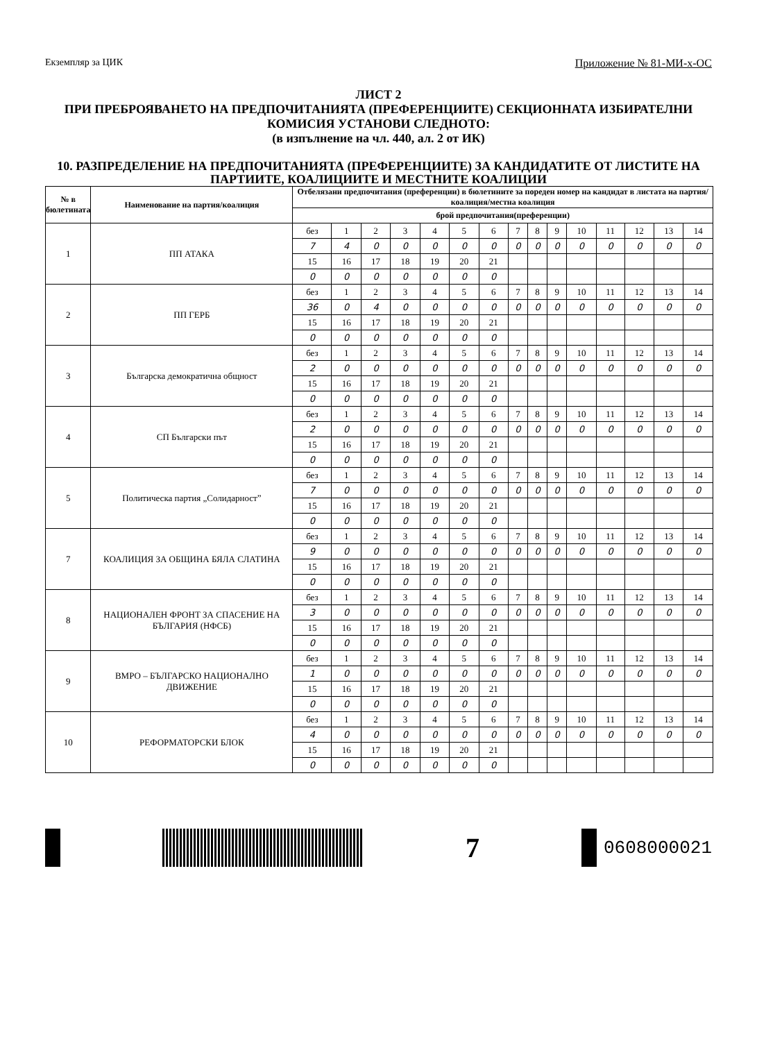Екземпляр за ЦИК Приложение № 81-МИ-х-ОС
ЛИСТ 2
ПРИ ПРЕБРОЯВАНЕТО НА ПРЕДПОЧИТАНИЯТА (ПРЕФЕРЕНЦИИТЕ) СЕКЦИОННАТА ИЗБИРАТЕЛНИ КОМИСИЯ УСТАНОВИ СЛЕДНОТО:
(в изпълнение на чл. 440, ал. 2 от ИК)
10. РАЗПРЕДЕЛЕНИЕ НА ПРЕДПОЧИТАНИЯТА (ПРЕФЕРЕНЦИИТЕ) ЗА КАНДИДАТИТЕ ОТ ЛИСТИТЕ НА ПАРТИИТЕ, КОАЛИЦИИТЕ И МЕСТНИТЕ КОАЛИЦИИ
| № в бюлетината | Наименование на партия/коалиция | Отбелязани предпочитания (преференции) в бюлетините за пореден номер на кандидат в листата на партия/коалиция/местна коалиция | | | | | | | | | | | | | | |
| --- | --- | --- | --- | --- | --- | --- | --- | --- | --- | --- | --- | --- | --- | --- | --- | --- |
| | | брой предпочитания(преференции) | | | | | | | | | | | | | | |
| 1 | ПП АТАКА | без | 1 | 2 | 3 | 4 | 5 | 6 | 7 | 8 | 9 | 10 | 11 | 12 | 13 | 14 |
| | | 7 | 4 | 0 | 0 | 0 | 0 | 0 | 0 | 0 | 0 | 0 | 0 | 0 | 0 | 0 |
| | | 15 | 16 | 17 | 18 | 19 | 20 | 21 | | | | | | | | |
| | | 0 | 0 | 0 | 0 | 0 | 0 | 0 | | | | | | | | |
| 2 | ПП ГЕРБ | без | 1 | 2 | 3 | 4 | 5 | 6 | 7 | 8 | 9 | 10 | 11 | 12 | 13 | 14 |
| | | 36 | 0 | 4 | 0 | 0 | 0 | 0 | 0 | 0 | 0 | 0 | 0 | 0 | 0 | 0 |
| | | 15 | 16 | 17 | 18 | 19 | 20 | 21 | | | | | | | | |
| | | 0 | 0 | 0 | 0 | 0 | 0 | 0 | | | | | | | | |
| 3 | Българска демократична общност | без | 1 | 2 | 3 | 4 | 5 | 6 | 7 | 8 | 9 | 10 | 11 | 12 | 13 | 14 |
| | | 2 | 0 | 0 | 0 | 0 | 0 | 0 | 0 | 0 | 0 | 0 | 0 | 0 | 0 | 0 |
| | | 15 | 16 | 17 | 18 | 19 | 20 | 21 | | | | | | | | |
| | | 0 | 0 | 0 | 0 | 0 | 0 | 0 | | | | | | | | |
| 4 | СП Български път | без | 1 | 2 | 3 | 4 | 5 | 6 | 7 | 8 | 9 | 10 | 11 | 12 | 13 | 14 |
| | | 2 | 0 | 0 | 0 | 0 | 0 | 0 | 0 | 0 | 0 | 0 | 0 | 0 | 0 | 0 |
| | | 15 | 16 | 17 | 18 | 19 | 20 | 21 | | | | | | | | |
| | | 0 | 0 | 0 | 0 | 0 | 0 | 0 | | | | | | | | |
| 5 | Политическа партия „Солидарност” | без | 1 | 2 | 3 | 4 | 5 | 6 | 7 | 8 | 9 | 10 | 11 | 12 | 13 | 14 |
| | | 7 | 0 | 0 | 0 | 0 | 0 | 0 | 0 | 0 | 0 | 0 | 0 | 0 | 0 | 0 |
| | | 15 | 16 | 17 | 18 | 19 | 20 | 21 | | | | | | | | |
| | | 0 | 0 | 0 | 0 | 0 | 0 | 0 | | | | | | | | |
| 7 | КОАЛИЦИЯ ЗА ОБЩИНА БЯЛА СЛАТИНА | без | 1 | 2 | 3 | 4 | 5 | 6 | 7 | 8 | 9 | 10 | 11 | 12 | 13 | 14 |
| | | 9 | 0 | 0 | 0 | 0 | 0 | 0 | 0 | 0 | 0 | 0 | 0 | 0 | 0 | 0 |
| | | 15 | 16 | 17 | 18 | 19 | 20 | 21 | | | | | | | | |
| | | 0 | 0 | 0 | 0 | 0 | 0 | 0 | | | | | | | | |
| 8 | НАЦИОНАЛЕН ФРОНТ ЗА СПАСЕНИЕ НА БЪЛГАРИЯ (НФСБ) | без | 1 | 2 | 3 | 4 | 5 | 6 | 7 | 8 | 9 | 10 | 11 | 12 | 13 | 14 |
| | | 3 | 0 | 0 | 0 | 0 | 0 | 0 | 0 | 0 | 0 | 0 | 0 | 0 | 0 | 0 |
| | | 15 | 16 | 17 | 18 | 19 | 20 | 21 | | | | | | | | |
| | | 0 | 0 | 0 | 0 | 0 | 0 | 0 | | | | | | | | |
| 9 | ВМРО – БЪЛГАРСКО НАЦИОНАЛНО ДВИЖЕНИЕ | без | 1 | 2 | 3 | 4 | 5 | 6 | 7 | 8 | 9 | 10 | 11 | 12 | 13 | 14 |
| | | 1 | 0 | 0 | 0 | 0 | 0 | 0 | 0 | 0 | 0 | 0 | 0 | 0 | 0 | 0 |
| | | 15 | 16 | 17 | 18 | 19 | 20 | 21 | | | | | | | | |
| | | 0 | 0 | 0 | 0 | 0 | 0 | 0 | | | | | | | | |
| 10 | РЕФОРМАТОРСКИ БЛОК | без | 1 | 2 | 3 | 4 | 5 | 6 | 7 | 8 | 9 | 10 | 11 | 12 | 13 | 14 |
| | | 4 | 0 | 0 | 0 | 0 | 0 | 0 | 0 | 0 | 0 | 0 | 0 | 0 | 0 | 0 |
| | | 15 | 16 | 17 | 18 | 19 | 20 | 21 | | | | | | | | |
| | | 0 | 0 | 0 | 0 | 0 | 0 | 0 | | | | | | | | |
7
0608000021